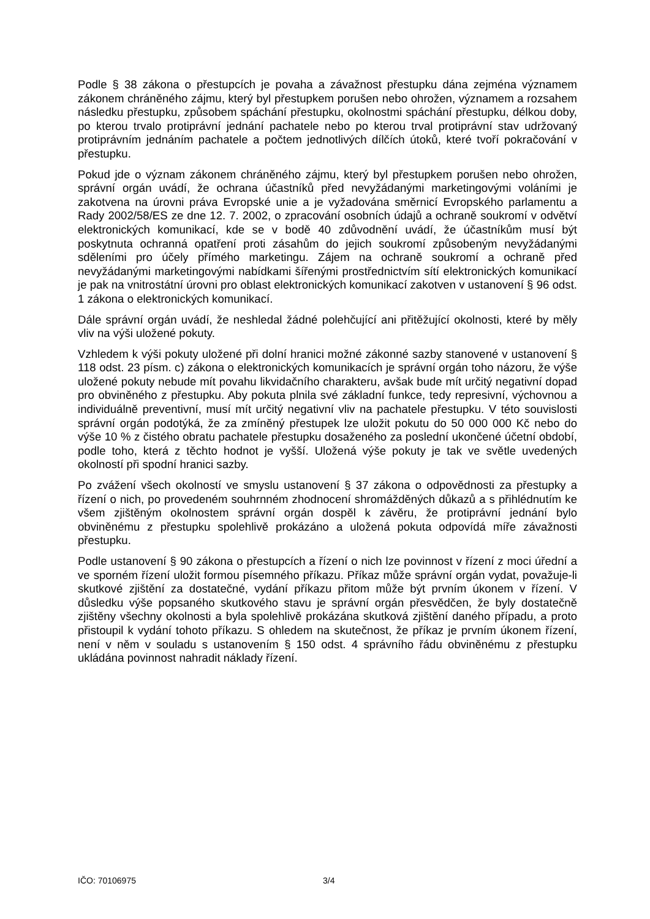Podle § 38 zákona o přestupcích je povaha a závažnost přestupku dána zejména významem zákonem chráněného zájmu, který byl přestupkem porušen nebo ohrožen, významem a rozsahem následku přestupku, způsobem spáchání přestupku, okolnostmi spáchání přestupku, délkou doby, po kterou trvalo protiprávní jednání pachatele nebo po kterou trval protiprávní stav udržovaný protiprávním jednáním pachatele a počtem jednotlivých dílčích útoků, které tvoří pokračování v přestupku.
Pokud jde o význam zákonem chráněného zájmu, který byl přestupkem porušen nebo ohrožen, správní orgán uvádí, že ochrana účastníků před nevyžádanými marketingovými voláními je zakotvena na úrovni práva Evropské unie a je vyžadována směrnicí Evropského parlamentu a Rady 2002/58/ES ze dne 12. 7. 2002, o zpracování osobních údajů a ochraně soukromí v odvětví elektronických komunikací, kde se v bodě 40 zdůvodnění uvádí, že účastníkům musí být poskytnuta ochranná opatření proti zásahům do jejich soukromí způsobeným nevyžádanými sděleními pro účely přímého marketingu. Zájem na ochraně soukromí a ochraně před nevyžádanými marketingovými nabídkami šířenými prostřednictvím sítí elektronických komunikací je pak na vnitrostátní úrovni pro oblast elektronických komunikací zakotven v ustanovení § 96 odst. 1 zákona o elektronických komunikací.
Dále správní orgán uvádí, že neshledal žádné polehčující ani přitěžující okolnosti, které by měly vliv na výši uložené pokuty.
Vzhledem k výši pokuty uložené při dolní hranici možné zákonné sazby stanovené v ustanovení § 118 odst. 23 písm. c) zákona o elektronických komunikacích je správní orgán toho názoru, že výše uložené pokuty nebude mít povahu likvidačního charakteru, avšak bude mít určitý negativní dopad pro obviněného z přestupku. Aby pokuta plnila své základní funkce, tedy represivní, výchovnou a individuálně preventivní, musí mít určitý negativní vliv na pachatele přestupku. V této souvislosti správní orgán podotýká, že za zmíněný přestupek lze uložit pokutu do 50 000 000 Kč nebo do výše 10 % z čistého obratu pachatele přestupku dosaženého za poslední ukončené účetní období, podle toho, která z těchto hodnot je vyšší. Uložená výše pokuty je tak ve světle uvedených okolností při spodní hranici sazby.
Po zvážení všech okolností ve smyslu ustanovení § 37 zákona o odpovědnosti za přestupky a řízení o nich, po provedeném souhrnném zhodnocení shromážděných důkazů a s přihlédnutím ke všem zjištěným okolnostem správní orgán dospěl k závěru, že protiprávní jednání bylo obviněnému z přestupku spolehlivě prokázáno a uložená pokuta odpovídá míře závažnosti přestupku.
Podle ustanovení § 90 zákona o přestupcích a řízení o nich lze povinnost v řízení z moci úřední a ve sporném řízení uložit formou písemného příkazu. Příkaz může správní orgán vydat, považuje-li skutkové zjištění za dostatečné, vydání příkazu přitom může být prvním úkonem v řízení. V důsledku výše popsaného skutkového stavu je správní orgán přesvědčen, že byly dostatečně zjištěny všechny okolnosti a byla spolehlivě prokázána skutková zjištění daného případu, a proto přistoupil k vydání tohoto příkazu. S ohledem na skutečnost, že příkaz je prvním úkonem řízení, není v něm v souladu s ustanovením § 150 odst. 4 správního řádu obviněnému z přestupku ukládána povinnost nahradit náklady řízení.
IČO: 70106975 3/4